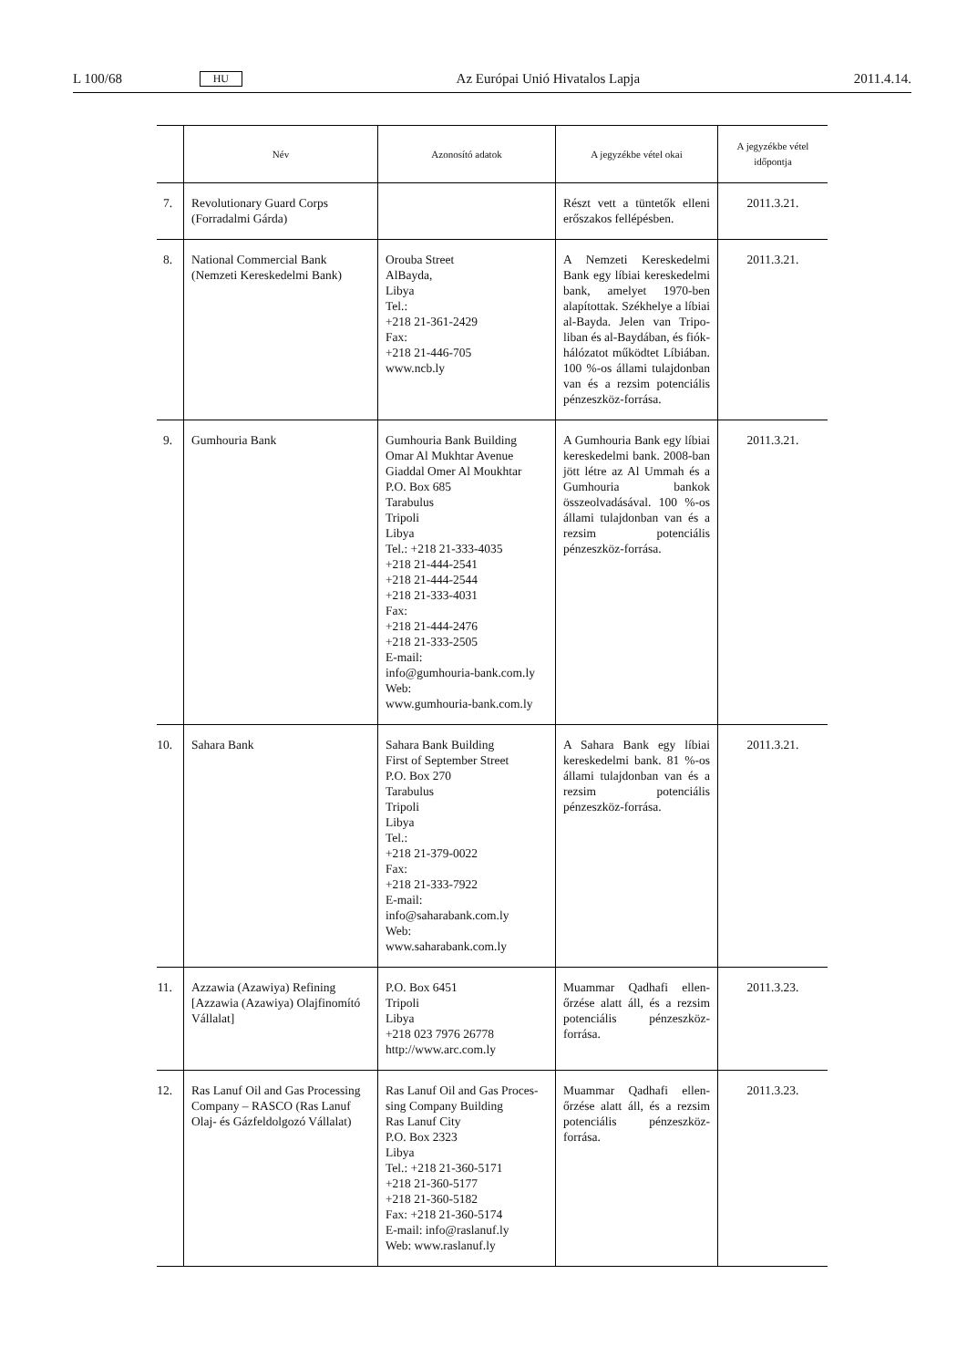L 100/68 HU Az Európai Unió Hivatalos Lapja 2011.4.14.
| | Név | Azonosító adatok | A jegyzékbe vétel okai | A jegyzékbe vétel időpontja |
| --- | --- | --- | --- | --- |
| 7. | Revolutionary Guard Corps (Forradalmi Gárda) | | Részt vett a tüntetők elleni erőszakos fellépésben. | 2011.3.21. |
| 8. | National Commercial Bank (Nemzeti Kereskedelmi Bank) | Orouba Street AlBayda, Libya Tel.: +218 21-361-2429 Fax: +218 21-446-705 www.ncb.ly | A Nemzeti Kereskedelmi Bank egy líbiai kereskedelmi bank, amelyet 1970-ben alapítottak. Székhelye a líbiai al-Bayda. Jelen van Tripo­liban és al-Baydában, és fiók­hálózatot működtet Líbi­ában. 100 %-os állami tulaj­donban van és a rezsim potenciális pénzeszköz-forrása. | 2011.3.21. |
| 9. | Gumhouria Bank | Gumhouria Bank Building Omar Al Mukhtar Avenue Giaddal Omer Al Moukhtar P.O. Box 685 Tarabulus Tripoli Libya Tel.: +218 21-333-4035 +218 21-444-2541 +218 21-444-2544 +218 21-333-4031 Fax: +218 21-444-2476 +218 21-333-2505 E-mail: info@gumhouria-bank.com.ly Web: www.gumhouria-bank.com.ly | A Gumhouria Bank egy líbiai kereskedelmi bank. 2008-ban jött létre az Al Ummah és a Gumhouria bankok összeolvadásával. 100 %-os állami tulajdonban van és a rezsim potenciális pénzeszköz-forrása. | 2011.3.21. |
| 10. | Sahara Bank | Sahara Bank Building First of September Street P.O. Box 270 Tarabulus Tripoli Libya Tel.: +218 21-379-0022 Fax: +218 21-333-7922 E-mail: info@saharabank.com.ly Web: www.saharabank.com.ly | A Sahara Bank egy líbiai kereskedelmi bank. 81 %-os állami tulajdonban van és a rezsim potenciális pénzeszköz-forrása. | 2011.3.21. |
| 11. | Azzawia (Azawiya) Refining [Azzawia (Azawiya) Olajfinomító Vállalat] | P.O. Box 6451 Tripoli Libya +218 023 7976 26778 http://www.arc.com.ly | Muammar Qadhafi ellen­őrzése alatt áll, és a rezsim potenciális pénzeszköz-forrása. | 2011.3.23. |
| 12. | Ras Lanuf Oil and Gas Processing Company – RASCO (Ras Lanuf Olaj- és Gázfeldolgozó Vállalat) | Ras Lanuf Oil and Gas Proces­sing Company Building Ras Lanuf City P.O. Box 2323 Libya Tel.: +218 21-360-5171 +218 21-360-5177 +218 21-360-5182 Fax: +218 21-360-5174 E-mail: info@raslanuf.ly Web: www.raslanuf.ly | Muammar Qadhafi ellen­őrzése alatt áll, és a rezsim potenciális pénzeszköz-forrása. | 2011.3.23. |